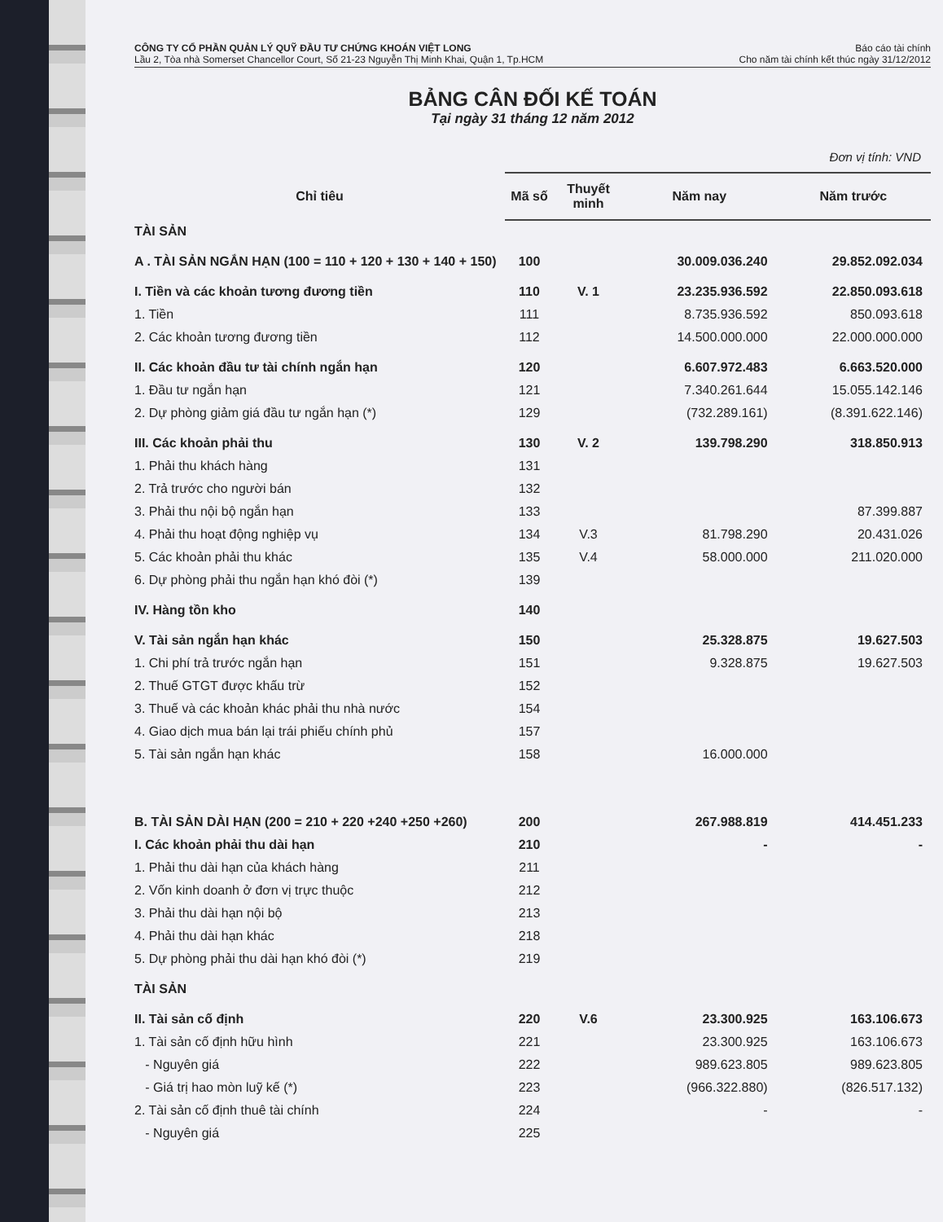CÔNG TY CỔ PHẦN QUẢN LÝ QUỸ ĐẦU TƯ CHỨNG KHOÁN VIỆT LONG
Lầu 2, Tòa nhà Somerset Chancellor Court, Số 21-23 Nguyễn Thị Minh Khai, Quận 1, Tp.HCM
Báo cáo tài chính
Cho năm tài chính kết thúc ngày 31/12/2012
BẢNG CÂN ĐỐI KẾ TOÁN
Tại ngày 31 tháng 12 năm 2012
Đơn vị tính: VND
| Chỉ tiêu | Mã số | Thuyết minh | Năm nay | Năm trước |
| --- | --- | --- | --- | --- |
| TÀI SẢN | | | | |
| A . TÀI SẢN NGẮN HẠN (100 = 110 + 120 + 130 + 140 + 150) | 100 | | 30.009.036.240 | 29.852.092.034 |
| I. Tiền và các khoản tương đương tiền | 110 | V. 1 | 23.235.936.592 | 22.850.093.618 |
| 1. Tiền | 111 | | 8.735.936.592 | 850.093.618 |
| 2. Các khoản tương đương tiền | 112 | | 14.500.000.000 | 22.000.000.000 |
| II. Các khoản đầu tư tài chính ngắn hạn | 120 | | 6.607.972.483 | 6.663.520.000 |
| 1. Đầu tư ngắn hạn | 121 | | 7.340.261.644 | 15.055.142.146 |
| 2. Dự phòng giảm giá đầu tư ngắn hạn (*) | 129 | | (732.289.161) | (8.391.622.146) |
| III. Các khoản phải thu | 130 | V. 2 | 139.798.290 | 318.850.913 |
| 1. Phải thu khách hàng | 131 | | | |
| 2. Trả trước cho người bán | 132 | | | |
| 3. Phải thu nội bộ ngắn hạn | 133 | | | 87.399.887 |
| 4. Phải thu hoạt động nghiệp vụ | 134 | V.3 | 81.798.290 | 20.431.026 |
| 5. Các khoản phải thu khác | 135 | V.4 | 58.000.000 | 211.020.000 |
| 6. Dự phòng phải thu ngắn hạn khó đòi (*) | 139 | | | |
| IV. Hàng tồn kho | 140 | | | |
| V. Tài sản ngắn hạn khác | 150 | | 25.328.875 | 19.627.503 |
| 1. Chi phí trả trước ngắn hạn | 151 | | 9.328.875 | 19.627.503 |
| 2. Thuế GTGT được khấu trừ | 152 | | | |
| 3. Thuế và các khoản khác phải thu nhà nước | 154 | | | |
| 4. Giao dịch mua bán lại trái phiếu chính phủ | 157 | | | |
| 5. Tài sản ngắn hạn khác | 158 | | 16.000.000 | |
| B. TÀI SẢN DÀI HẠN (200 = 210 + 220 +240 +250 +260) | 200 | | 267.988.819 | 414.451.233 |
| I. Các khoản phải thu dài hạn | 210 | | - | - |
| 1. Phải thu dài hạn của khách hàng | 211 | | | |
| 2. Vốn kinh doanh ở đơn vị trực thuộc | 212 | | | |
| 3. Phải thu dài hạn nội bộ | 213 | | | |
| 4. Phải thu dài hạn khác | 218 | | | |
| 5. Dự phòng phải thu dài hạn khó đòi (*) | 219 | | | |
| TÀI SẢN | | | | |
| II. Tài sản cố định | 220 | V.6 | 23.300.925 | 163.106.673 |
| 1. Tài sản cố định hữu hình | 221 | | 23.300.925 | 163.106.673 |
| - Nguyên giá | 222 | | 989.623.805 | 989.623.805 |
| - Giá trị hao mòn luỹ kế (*) | 223 | | (966.322.880) | (826.517.132) |
| 2. Tài sản cố định thuê tài chính | 224 | | - | - |
| - Nguyên giá | 225 | | | |